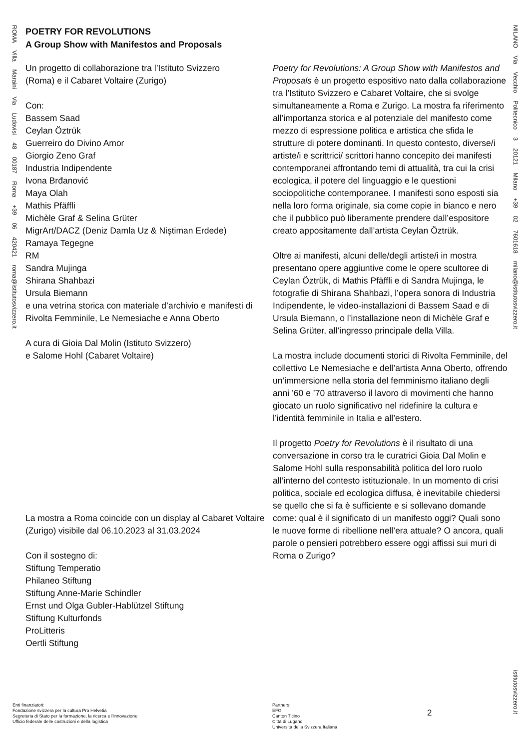ROMA Villa Maraini Via Ludovisi 48 00187 Roma +39 06 420421 roma@istitutosvizzero.it
MILANO Via Vecchio Politecnico 3 20121 Milano +39 02 7601618 milano@istitutosvizzero.it
istitutosvizzero.it
POETRY FOR REVOLUTIONS
A Group Show with Manifestos and Proposals
Un progetto di collaborazione tra l’Istituto Svizzero
(Roma) e il Cabaret Voltaire (Zurigo)
Con:
Bassem Saad
Ceylan Öztrük
Guerreiro do Divino Amor
Giorgio Zeno Graf
Industria Indipendente
Ivona Brđanović
Maya Olah
Mathis Pfäffli
Michèle Graf & Selina Grüter
MigrArt/DACZ (Deniz Damla Uz & Niştiman Erdede)
Ramaya Tegegne
RM
Sandra Mujinga
Shirana Shahbazi
Ursula Biemann
e una vetrina storica con materiale d’archivio e manifesti di Rivolta Femminile, Le Nemesiache e Anna Oberto
A cura di Gioia Dal Molin (Istituto Svizzero)
e Salome Hohl (Cabaret Voltaire)
La mostra a Roma coincide con un display al Cabaret Voltaire (Zurigo) visibile dal 06.10.2023 al 31.03.2024
Con il sostegno di:
Stiftung Temperatio
Philaneo Stiftung
Stiftung Anne-Marie Schindler
Ernst und Olga Gubler-Hablützel Stiftung
Stiftung Kulturfonds
ProLitteris
Oertli Stiftung
Poetry for Revolutions: A Group Show with Manifestos and Proposals è un progetto espositivo nato dalla collaborazione tra l’Istituto Svizzero e Cabaret Voltaire, che si svolge simultaneamente a Roma e Zurigo. La mostra fa riferimento all’importanza storica e al potenziale del manifesto come mezzo di espressione politica e artistica che sfida le strutture di potere dominanti. In questo contesto, diverse/i artiste/i e scrittrici/ scrittori hanno concepito dei manifesti contemporanei affrontando temi di attualità, tra cui la crisi ecologica, il potere del linguaggio e le questioni sociopolitiche contemporanee. I manifesti sono esposti sia nella loro forma originale, sia come copie in bianco e nero che il pubblico può liberamente prendere dall’espositore creato appositamente dall’artista Ceylan Öztrük.
Oltre ai manifesti, alcuni delle/degli artiste/i in mostra presentano opere aggiuntive come le opere scultoree di Ceylan Öztrük, di Mathis Pfäffli e di Sandra Mujinga, le fotografie di Shirana Shahbazi, l’opera sonora di Industria Indipendente, le video-installazioni di Bassem Saad e di Ursula Biemann, o l’installazione neon di Michèle Graf e Selina Grüter, all’ingresso principale della Villa.
La mostra include documenti storici di Rivolta Femminile, del collettivo Le Nemesiache e dell’artista Anna Oberto, offrendo un’immersione nella storia del femminismo italiano degli anni ’60 e ’70 attraverso il lavoro di movimenti che hanno giocato un ruolo significativo nel ridefinire la cultura e l’identità femminile in Italia e all’estero.
Il progetto Poetry for Revolutions è il risultato di una conversazione in corso tra le curatrici Gioia Dal Molin e Salome Hohl sulla responsabilità politica del loro ruolo all’interno del contesto istituzionale. In un momento di crisi politica, sociale ed ecologica diffusa, è inevitabile chiedersi se quello che si fa è sufficiente e si sollevano domande come: qual è il significato di un manifesto oggi? Quali sono le nuove forme di ribellione nell’era attuale? O ancora, quali parole o pensieri potrebbero essere oggi affissi sui muri di Roma o Zurigo?
Enti finanziatori:
Fondazione svizzera per la cultura Pro Helvetia
Segreteria di Stato per la formazione, la ricerca e l’innovazione
Ufficio federale delle costruzioni e della logistica
Partners:
EFG
Canton Ticino
Città di Lugano
Università della Svizzera Italiana
2